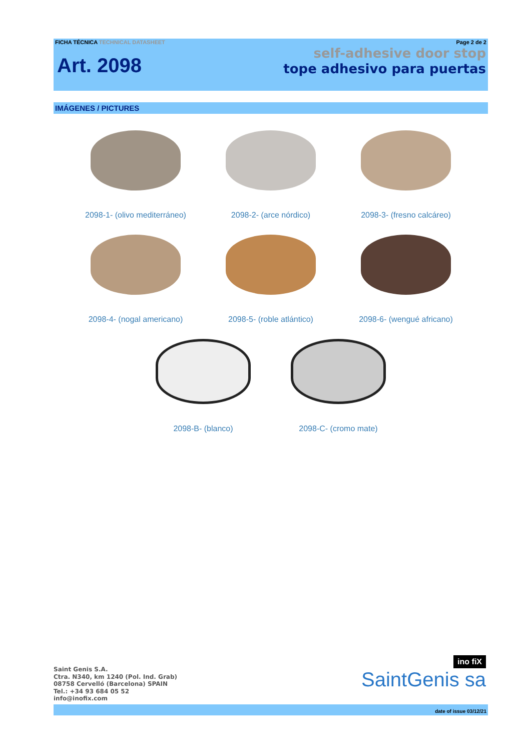FICHA TÉCNICA TECHNICAL DATASHEET Page 2 de 2
Art. 2098
self-adhesive door stop
tope adhesivo para puertas
IMÁGENES / PICTURES
2098-1- (olivo mediterráneo)
2098-2- (arce nórdico) 2098-3- (fresno calcáreo)
2098-4- (nogal americano) 2098-5- (roble atlántico) 2098-6- (wengué africano)
2098-B- (blanco) 2098-C- (cromo mate)
Saint Genis S.A.
Ctra. N340, km 1240 (Pol. Ind. Grab)
08758 Cervelló (Barcelona) SPAIN
Tel.: +34 93 684 05 52
info@inofix.com
ino fiX
SaintGenis sa
date of issue 03/12/21